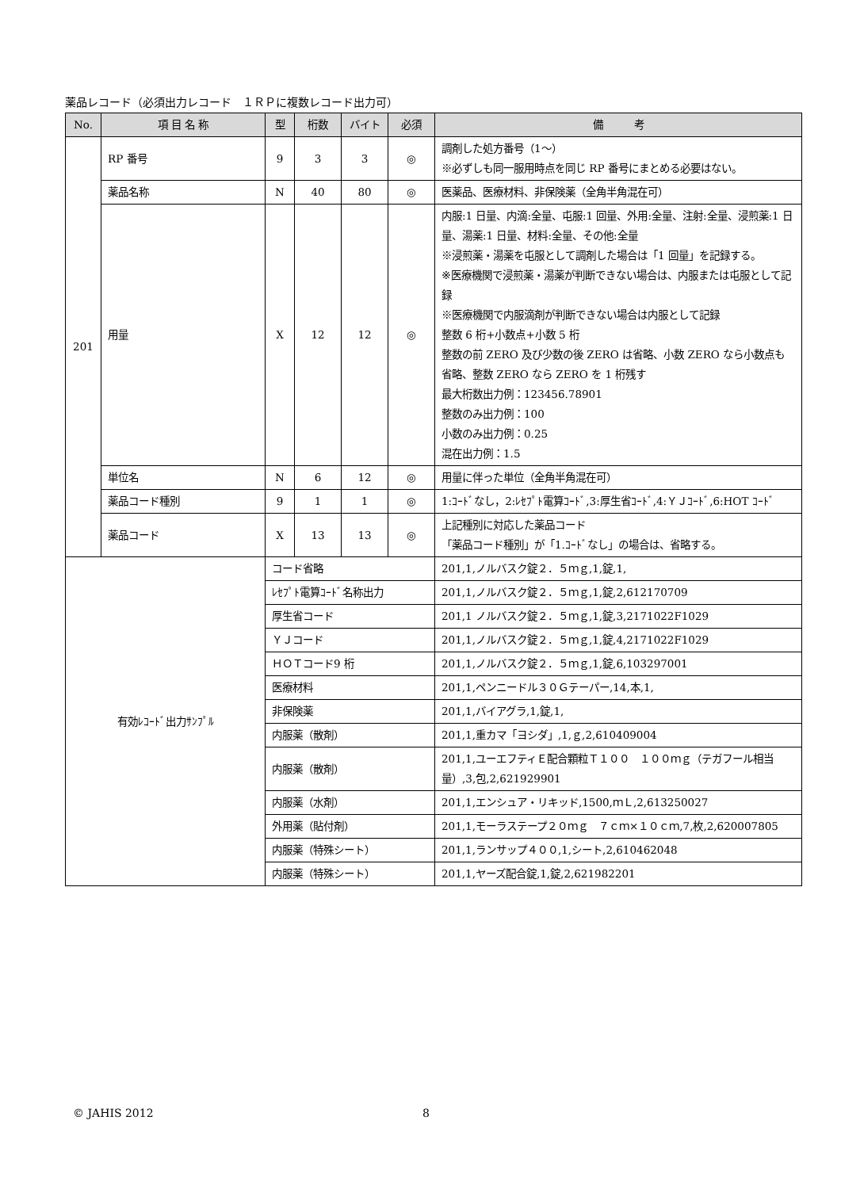薬品レコード（必須出力レコード　１ＲＰに複数レコード出力可）
| No. | 項 目 名 称 | 型 | 桁数 | バイト | 必須 | 備 考 |
| --- | --- | --- | --- | --- | --- | --- |
| 201 | RP 番号 | 9 | 3 | 3 | ◎ | 調剤した処方番号（1～） ※必ずしも同一服用時点を同じ RP 番号にまとめる必要はない。 |
| | 薬品名称 | N | 40 | 80 | ◎ | 医薬品、医療材料、非保険薬（全角半角混在可） |
| | 用量 | X | 12 | 12 | ◎ | 内服:1 日量、内滴:全量、屯服:1 回量、外用:全量、注射:全量、浸煎薬:1 日量、湯薬:1 日量、材料:全量、その他:全量 ※浸煎薬・湯薬を屯服として調剤した場合は「1 回量」を記録する。 ※医療機関で浸煎薬・湯薬が判断できない場合は、内服または屯服として記録 ※医療機関で内服滴剤が判断できない場合は内服として記録 整数 6 桁+小数点+小数 5 桁 整数の前 ZERO 及び少数の後 ZERO は省略、小数 ZERO なら小数点も省略、整数 ZERO なら ZERO を 1 桁残す 最大桁数出力例：123456.78901 整数のみ出力例：100 小数のみ出力例：0.25 混在出力例：1.5 |
| | 単位名 | N | 6 | 12 | ◎ | 用量に伴った単位（全角半角混在可） |
| | 薬品コード種別 | 9 | 1 | 1 | ◎ | 1:ｺｰﾄﾞなし，2:ﾚｾﾌﾟﾄ電算ｺｰﾄﾞ,3:厚生省ｺｰﾄﾞ,4:ＹＪｺｰﾄﾞ,6:HOT ｺｰﾄﾞ |
| | 薬品コード | X | 13 | 13 | ◎ | 上記種別に対応した薬品コード 「薬品コード種別」が「1.ｺｰﾄﾞなし」の場合は、省略する。 |
| 有効ﾚｺｰﾄﾞ出力ｻﾝﾌﾟﾙ | | コード省略 | | | | 201,1,ノルバスク錠２．５ｍｇ,1,錠,1, |
| | | ﾚｾﾌﾟﾄ電算ｺｰﾄﾞ名称出力 | | | | 201,1,ノルバスク錠２．５ｍｇ,1,錠,2,612170709 |
| | | 厚生省コード | | | | 201,1 ノルバスク錠２．５ｍｇ,1,錠,3,2171022F1029 |
| | | ＹＪコード | | | | 201,1,ノルバスク錠２．５ｍｇ,1,錠,4,2171022F1029 |
| | | ＨＯＴコード9 桁 | | | | 201,1,ノルバスク錠２．５ｍｇ,1,錠,6,103297001 |
| | | 医療材料 | | | | 201,1,ペンニードル３０Ｇテーパー,14,本,1, |
| | | 非保険薬 | | | | 201,1,バイアグラ,1,錠,1, |
| | | 内服薬（散剤） | | | | 201,1,重カマ「ヨシダ」,1,ｇ,2,610409004 |
| | | 内服薬（散剤） | | | | 201,1,ユーエフティＥ配合顆粒Ｔ１００ １００ｍｇ（テガフール相当量）,3,包,2,621929901 |
| | | 内服薬（水剤） | | | | 201,1,エンシュア・リキッド,1500,ｍＬ,2,613250027 |
| | | 外用薬（貼付剤） | | | | 201,1,モーラステープ２０ｍｇ ７ｃｍ×１０ｃｍ,7,枚,2,620007805 |
| | | 内服薬（特殊シート） | | | | 201,1,ランサップ４００,1,シート,2,610462048 |
| | | 内服薬（特殊シート） | | | | 201,1,ヤーズ配合錠,1,錠,2,621982201 |
© JAHIS 2012 8